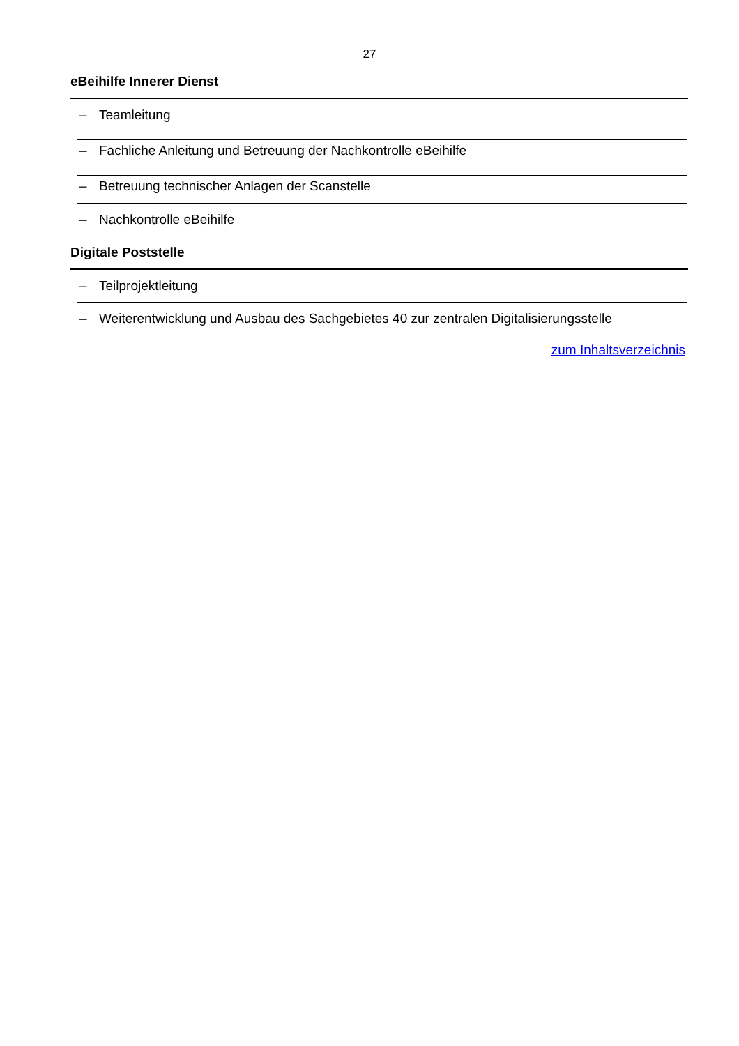27
eBeihilfe Innerer Dienst
– Teamleitung
– Fachliche Anleitung und Betreuung der Nachkontrolle eBeihilfe
– Betreuung technischer Anlagen der Scanstelle
– Nachkontrolle eBeihilfe
Digitale Poststelle
– Teilprojektleitung
– Weiterentwicklung und Ausbau des Sachgebietes 40 zur zentralen Digitalisierungsstelle
zum Inhaltsverzeichnis